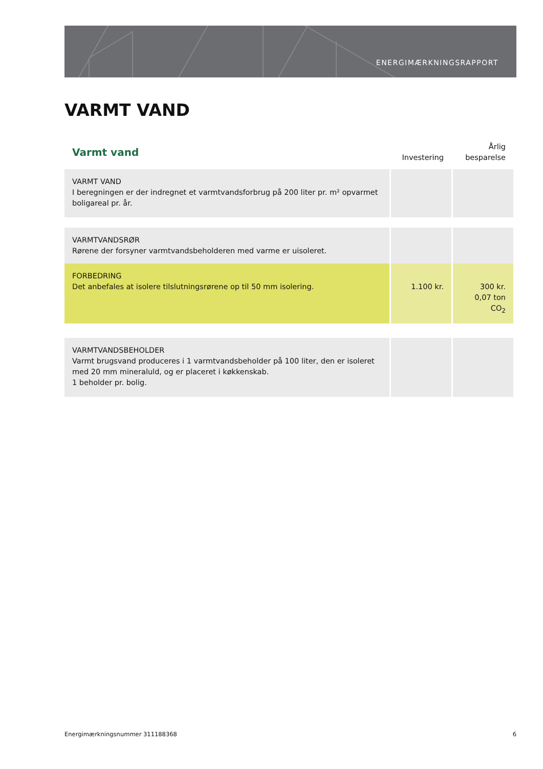ENERGIMÆRKNINGSRAPPORT
VARMT VAND
| Varmt vand | Investering | Årlig besparelse |
| --- | --- | --- |
| VARMT VAND I beregningen er der indregnet et varmtvandsforbrug på 200 liter pr. m² opvarmet boligareal pr. år. | | |
| VARMTVANDSRØR Rørene der forsyner varmtvandsbeholderen med varme er uisoleret. | | |
| FORBEDRING Det anbefales at isolere tilslutningsrørene op til 50 mm isolering. | 1.100 kr. | 300 kr. 0,07 ton CO<sub>2</sub> |
| VARMTVANDSBEHOLDER Varmt brugsvand produceres i 1 varmtvandsbeholder på 100 liter, den er isoleret med 20 mm mineraluld, og er placeret i køkkenskab. 1 beholder pr. bolig. | | |
Energimærkningsnummer 311188368 6